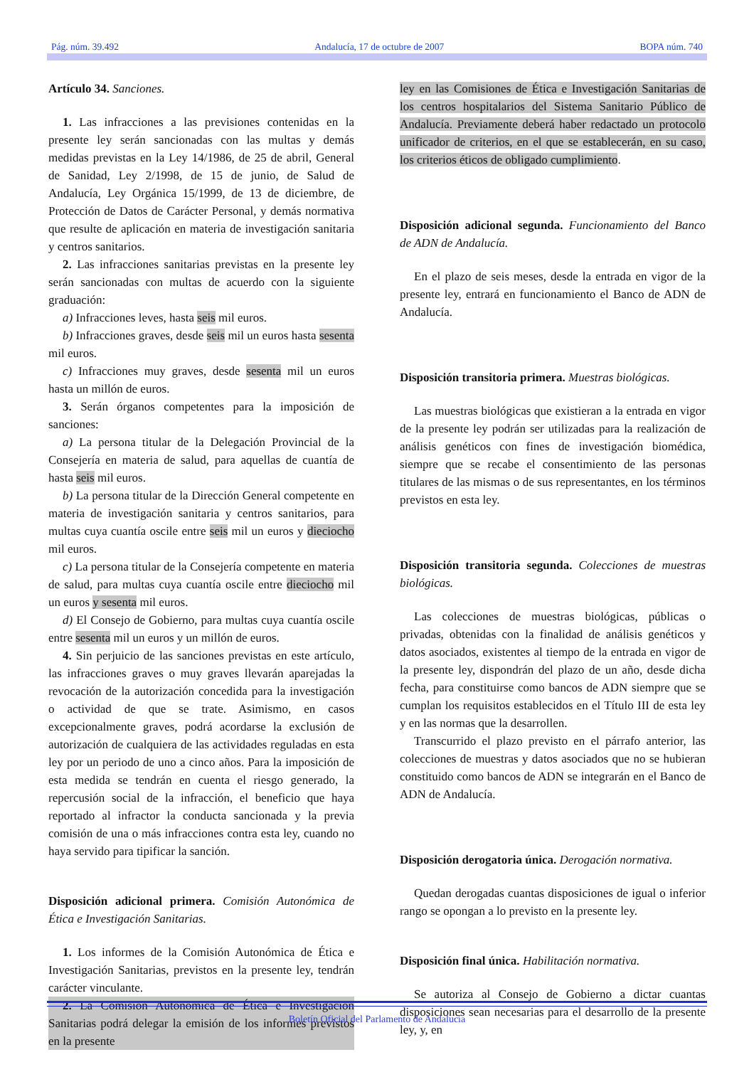Pág. núm. 39.492 Andalucía, 17 de octubre de 2007 BOPA núm. 740
Artículo 34. Sanciones.
1. Las infracciones a las previsiones contenidas en la presente ley serán sancionadas con las multas y demás medidas previstas en la Ley 14/1986, de 25 de abril, General de Sanidad, Ley 2/1998, de 15 de junio, de Salud de Andalucía, Ley Orgánica 15/1999, de 13 de diciembre, de Protección de Datos de Carácter Personal, y demás normativa que resulte de aplicación en materia de investigación sanitaria y centros sanitarios.
2. Las infracciones sanitarias previstas en la presente ley serán sancionadas con multas de acuerdo con la siguiente graduación:
a) Infracciones leves, hasta seis mil euros.
b) Infracciones graves, desde seis mil un euros hasta sesenta mil euros.
c) Infracciones muy graves, desde sesenta mil un euros hasta un millón de euros.
3. Serán órganos competentes para la imposición de sanciones:
a) La persona titular de la Delegación Provincial de la Consejería en materia de salud, para aquellas de cuantía de hasta seis mil euros.
b) La persona titular de la Dirección General competente en materia de investigación sanitaria y centros sanitarios, para multas cuya cuantía oscile entre seis mil un euros y dieciocho mil euros.
c) La persona titular de la Consejería competente en materia de salud, para multas cuya cuantía oscile entre dieciocho mil un euros y sesenta mil euros.
d) El Consejo de Gobierno, para multas cuya cuantía oscile entre sesenta mil un euros y un millón de euros.
4. Sin perjuicio de las sanciones previstas en este artículo, las infracciones graves o muy graves llevarán aparejadas la revocación de la autorización concedida para la investigación o actividad de que se trate. Asimismo, en casos excepcionalmente graves, podrá acordarse la exclusión de autorización de cualquiera de las actividades reguladas en esta ley por un periodo de uno a cinco años. Para la imposición de esta medida se tendrán en cuenta el riesgo generado, la repercusión social de la infracción, el beneficio que haya reportado al infractor la conducta sancionada y la previa comisión de una o más infracciones contra esta ley, cuando no haya servido para tipificar la sanción.
Disposición adicional primera. Comisión Autonómica de Ética e Investigación Sanitarias.
1. Los informes de la Comisión Autonómica de Ética e Investigación Sanitarias, previstos en la presente ley, tendrán carácter vinculante.
2. La Comisión Autonómica de Ética e Investigación Sanitarias podrá delegar la emisión de los informes previstos en la presente
ley en las Comisiones de Ética e Investigación Sanitarias de los centros hospitalarios del Sistema Sanitario Público de Andalucía. Previamente deberá haber redactado un protocolo unificador de criterios, en el que se establecerán, en su caso, los criterios éticos de obligado cumplimiento.
Disposición adicional segunda. Funcionamiento del Banco de ADN de Andalucía.
En el plazo de seis meses, desde la entrada en vigor de la presente ley, entrará en funcionamiento el Banco de ADN de Andalucía.
Disposición transitoria primera. Muestras biológicas.
Las muestras biológicas que existieran a la entrada en vigor de la presente ley podrán ser utilizadas para la realización de análisis genéticos con fines de investigación biomédica, siempre que se recabe el consentimiento de las personas titulares de las mismas o de sus representantes, en los términos previstos en esta ley.
Disposición transitoria segunda. Colecciones de muestras biológicas.
Las colecciones de muestras biológicas, públicas o privadas, obtenidas con la finalidad de análisis genéticos y datos asociados, existentes al tiempo de la entrada en vigor de la presente ley, dispondrán del plazo de un año, desde dicha fecha, para constituirse como bancos de ADN siempre que se cumplan los requisitos establecidos en el Título III de esta ley y en las normas que la desarrollen.
Transcurrido el plazo previsto en el párrafo anterior, las colecciones de muestras y datos asociados que no se hubieran constituido como bancos de ADN se integrarán en el Banco de ADN de Andalucía.
Disposición derogatoria única. Derogación normativa.
Quedan derogadas cuantas disposiciones de igual o inferior rango se opongan a lo previsto en la presente ley.
Disposición final única. Habilitación normativa.
Se autoriza al Consejo de Gobierno a dictar cuantas disposiciones sean necesarias para el desarrollo de la presente ley, y, en
Boletín Oficial del Parlamento de Andalucía